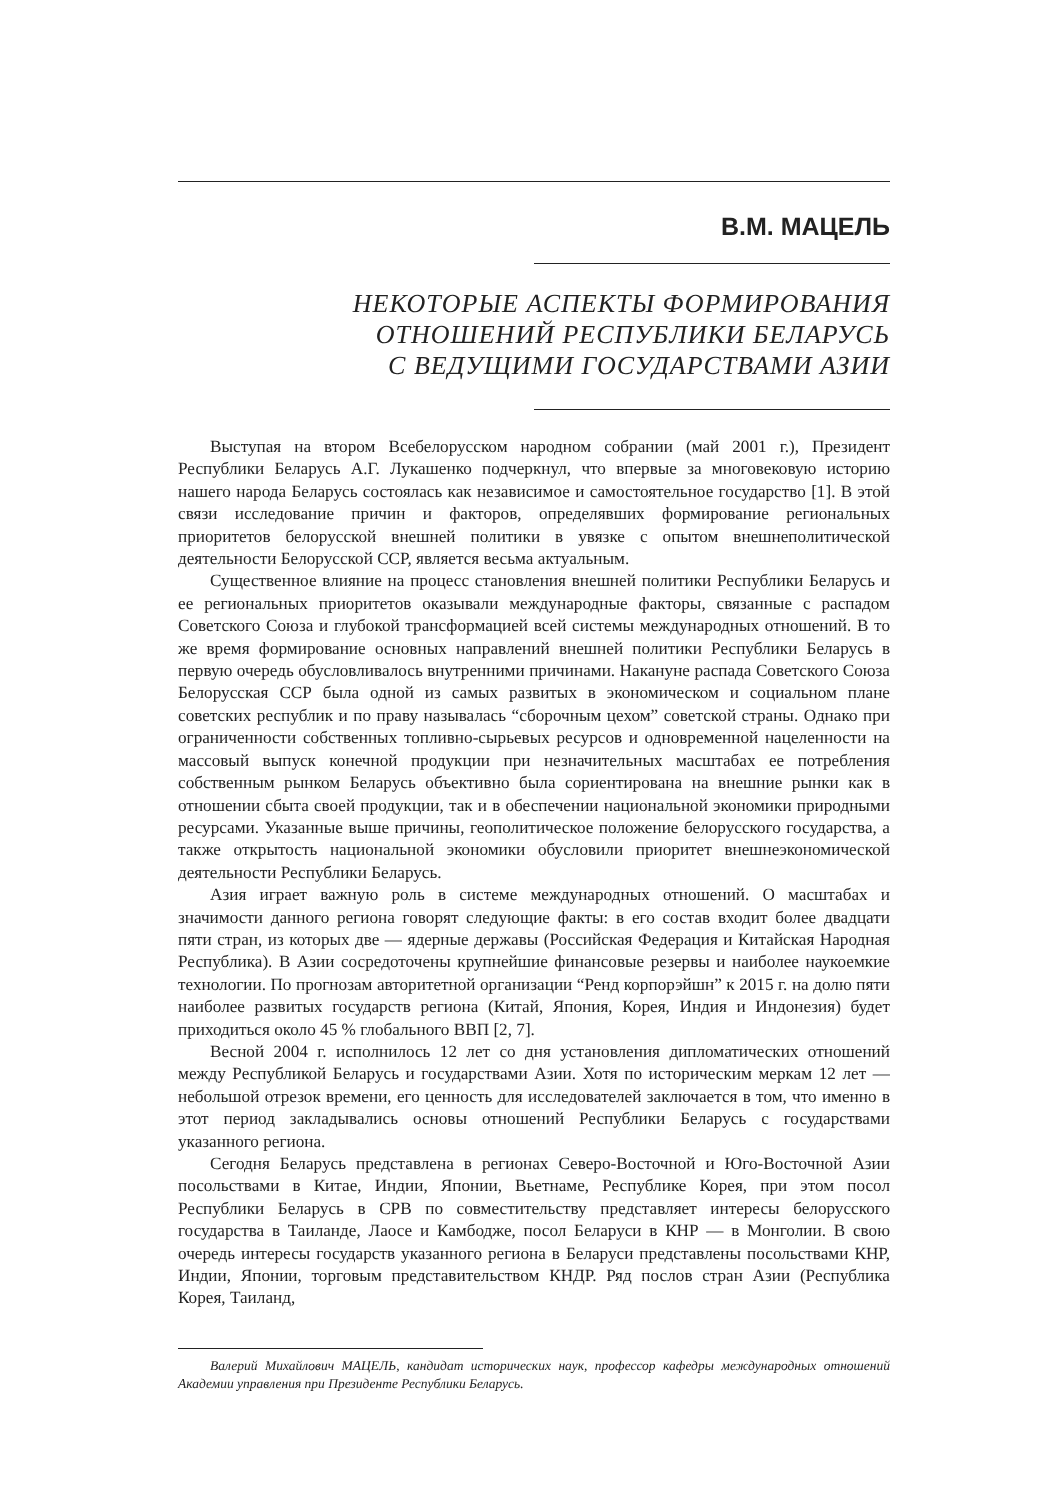В.М. МАЦЕЛЬ
НЕКОТОРЫЕ АСПЕКТЫ ФОРМИРОВАНИЯ
ОТНОШЕНИЙ РЕСПУБЛИКИ БЕЛАРУСЬ
С ВЕДУЩИМИ ГОСУДАРСТВАМИ АЗИИ
Выступая на втором Всебелорусском народном собрании (май 2001 г.), Президент Республики Беларусь А.Г. Лукашенко подчеркнул, что впервые за многовековую историю нашего народа Беларусь состоялась как независимое и самостоятельное государство [1]. В этой связи исследование причин и факторов, определявших формирование региональных приоритетов белорусской внешней политики в увязке с опытом внешнеполитической деятельности Белорусской ССР, является весьма актуальным.
Существенное влияние на процесс становления внешней политики Республики Беларусь и ее региональных приоритетов оказывали международные факторы, связанные с распадом Советского Союза и глубокой трансформацией всей системы международных отношений. В то же время формирование основных направлений внешней политики Республики Беларусь в первую очередь обусловливалось внутренними причинами. Накануне распада Советского Союза Белорусская ССР была одной из самых развитых в экономическом и социальном плане советских республик и по праву называлась “сборочным цехом” советской страны. Однако при ограниченности собственных топливно-сырьевых ресурсов и одновременной нацеленности на массовый выпуск конечной продукции при незначительных масштабах ее потребления собственным рынком Беларусь объективно была сориентирована на внешние рынки как в отношении сбыта своей продукции, так и в обеспечении национальной экономики природными ресурсами. Указанные выше причины, геополитическое положение белорусского государства, а также открытость национальной экономики обусловили приоритет внешнеэкономической деятельности Республики Беларусь.
Азия играет важную роль в системе международных отношений. О масштабах и значимости данного региона говорят следующие факты: в его состав входит более двадцати пяти стран, из которых две — ядерные державы (Российская Федерация и Китайская Народная Республика). В Азии сосредоточены крупнейшие финансовые резервы и наиболее наукоемкие технологии. По прогнозам авторитетной организации “Ренд корпорэйшн” к 2015 г. на долю пяти наиболее развитых государств региона (Китай, Япония, Корея, Индия и Индонезия) будет приходиться около 45 % глобального ВВП [2, 7].
Весной 2004 г. исполнилось 12 лет со дня установления дипломатических отношений между Республикой Беларусь и государствами Азии. Хотя по историческим меркам 12 лет — небольшой отрезок времени, его ценность для исследователей заключается в том, что именно в этот период закладывались основы отношений Республики Беларусь с государствами указанного региона.
Сегодня Беларусь представлена в регионах Северо-Восточной и Юго-Восточной Азии посольствами в Китае, Индии, Японии, Вьетнаме, Республике Корея, при этом посол Республики Беларусь в СРВ по совместительству представляет интересы белорусского государства в Таиланде, Лаосе и Камбодже, посол Беларуси в КНР — в Монголии. В свою очередь интересы государств указанного региона в Беларуси представлены посольствами КНР, Индии, Японии, торговым представительством КНДР. Ряд послов стран Азии (Республика Корея, Таиланд,
Валерий Михайлович МАЦЕЛЬ, кандидат исторических наук, профессор кафедры международных отношений Академии управления при Президенте Республики Беларусь.